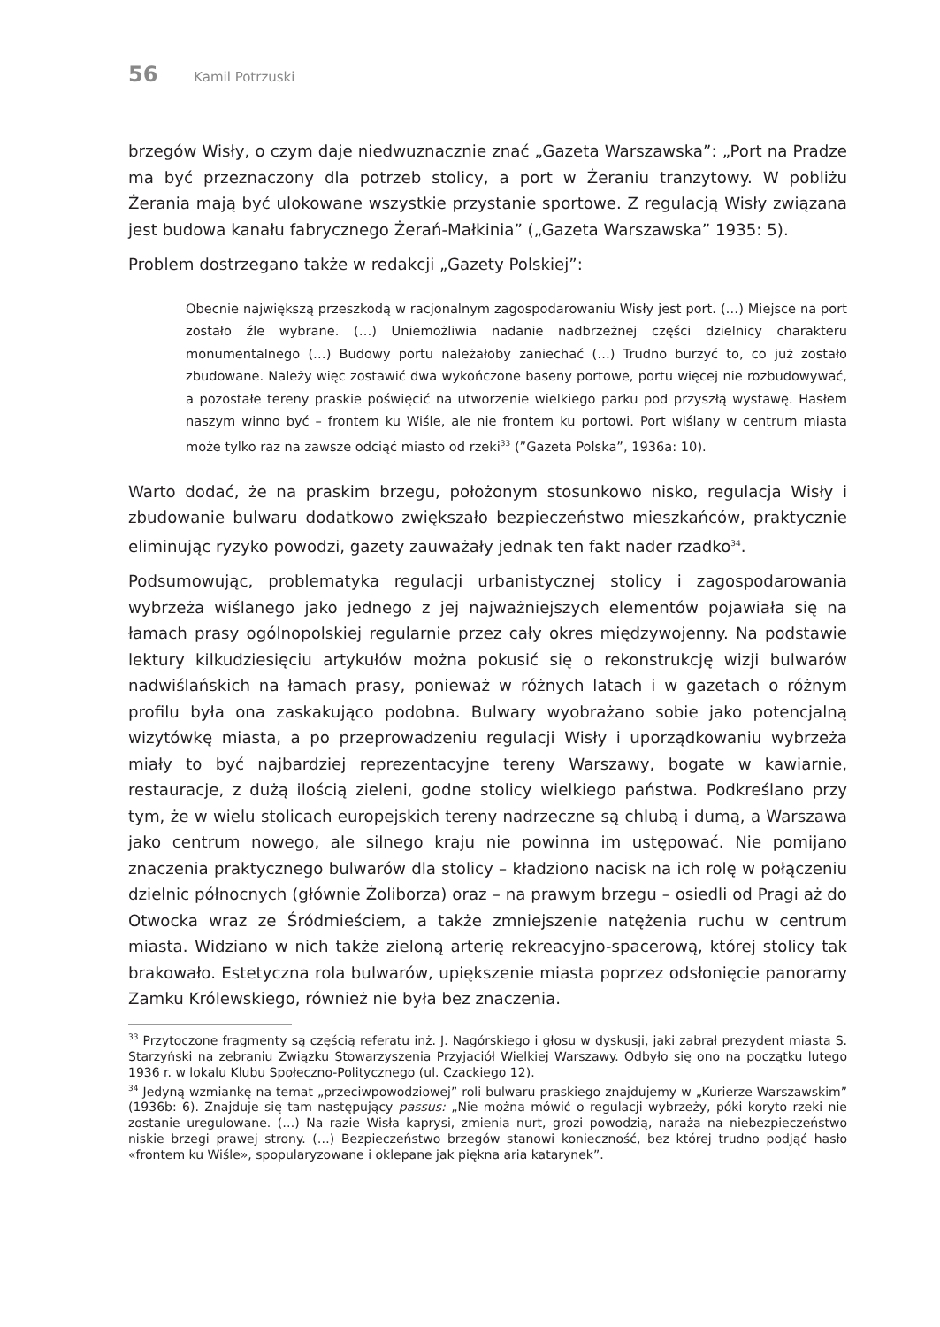56 Kamil Potrzuski
brzegów Wisły, o czym daje niedwuznacznie znać „Gazeta Warszawska”: „Port na Pradze ma być przeznaczony dla potrzeb stolicy, a port w Żeraniu tranzytowy. W pobliżu Żerania mają być ulokowane wszystkie przystanie sportowe. Z regulacją Wisły związana jest budowa kanału fabrycznego Żerań-Małkinia” („Gazeta Warszawska” 1935: 5).
Problem dostrzegano także w redakcji „Gazety Polskiej”:
Obecnie największą przeszkodą w racjonalnym zagospodarowaniu Wisły jest port. (…) Miejsce na port zostało źle wybrane. (…) Uniemożliwia nadanie nadbrzeżnej części dzielnicy charakteru monumentalnego (…) Budowy portu należałoby zaniechać (…) Trudno burzyć to, co już zostało zbudowane. Należy więc zostawić dwa wykończone baseny portowe, portu więcej nie rozbudowywać, a pozostałe tereny praskie poświęcić na utworzenie wielkiego parku pod przyszłą wystawę. Hasłem naszym winno być – frontem ku Wiśle, ale nie frontem ku portowi. Port wiślany w centrum miasta może tylko raz na zawsze odciąć miasto od rzeki<sup>33</sup> (”Gazeta Polska”, 1936a: 10).
Warto dodać, że na praskim brzegu, położonym stosunkowo nisko, regulacja Wisły i zbudowanie bulwaru dodatkowo zwiększało bezpieczeństwo mieszkańców, praktycznie eliminując ryzyko powodzi, gazety zauważały jednak ten fakt nader rzadko<sup>34</sup>.
Podsumowując, problematyka regulacji urbanistycznej stolicy i zagospodarowania wybrzeża wiślanego jako jednego z jej najważniejszych elementów pojawiała się na łamach prasy ogólnopolskiej regularnie przez cały okres międzywojenny. Na podstawie lektury kilkudziesięciu artykułów można pokusić się o rekonstrukcję wizji bulwarów nadwiślańskich na łamach prasy, ponieważ w różnych latach i w gazetach o różnym profilu była ona zaskakująco podobna. Bulwary wyobrażano sobie jako potencjalną wizytówkę miasta, a po przeprowadzeniu regulacji Wisły i uporządkowaniu wybrzeża miały to być najbardziej reprezentacyjne tereny Warszawy, bogate w kawiarnie, restauracje, z dużą ilością zieleni, godne stolicy wielkiego państwa. Podkreślano przy tym, że w wielu stolicach europejskich tereny nadrzeczne są chlubą i dumą, a Warszawa jako centrum nowego, ale silnego kraju nie powinna im ustępować. Nie pomijano znaczenia praktycznego bulwarów dla stolicy – kładziono nacisk na ich rolę w połączeniu dzielnic północnych (głównie Żoliborza) oraz – na prawym brzegu – osiedli od Pragi aż do Otwocka wraz ze Śródmieściem, a także zmniejszenie natężenia ruchu w centrum miasta. Widziano w nich także zieloną arterię rekreacyjno-spacerową, której stolicy tak brakowało. Estetyczna rola bulwarów, upiększenie miasta poprzez odsłonięcie panoramy Zamku Królewskiego, również nie była bez znaczenia.
<sup>33</sup> Przytoczone fragmenty są częścią referatu inż. J. Nagórskiego i głosu w dyskusji, jaki zabrał prezydent miasta S. Starzyński na zebraniu Związku Stowarzyszenia Przyjaciół Wielkiej Warszawy. Odbyło się ono na początku lutego 1936 r. w lokalu Klubu Społeczno-Politycznego (ul. Czackiego 12).
<sup>34</sup> Jedyną wzmiankę na temat „przeciwpowodziowej” roli bulwaru praskiego znajdujemy w „Kurierze Warszawskim” (1936b: 6). Znajduje się tam następujący passus: „Nie można mówić o regulacji wybrzeży, póki koryto rzeki nie zostanie uregulowane. (…) Na razie Wisła kaprysi, zmienia nurt, grozi powodzią, naraża na niebezpieczeństwo niskie brzegi prawej strony. (…) Bezpieczeństwo brzegów stanowi konieczność, bez której trudno podjąć hasło «frontem ku Wiśle», spopularyzowane i oklepane jak piękna aria katarynek”.